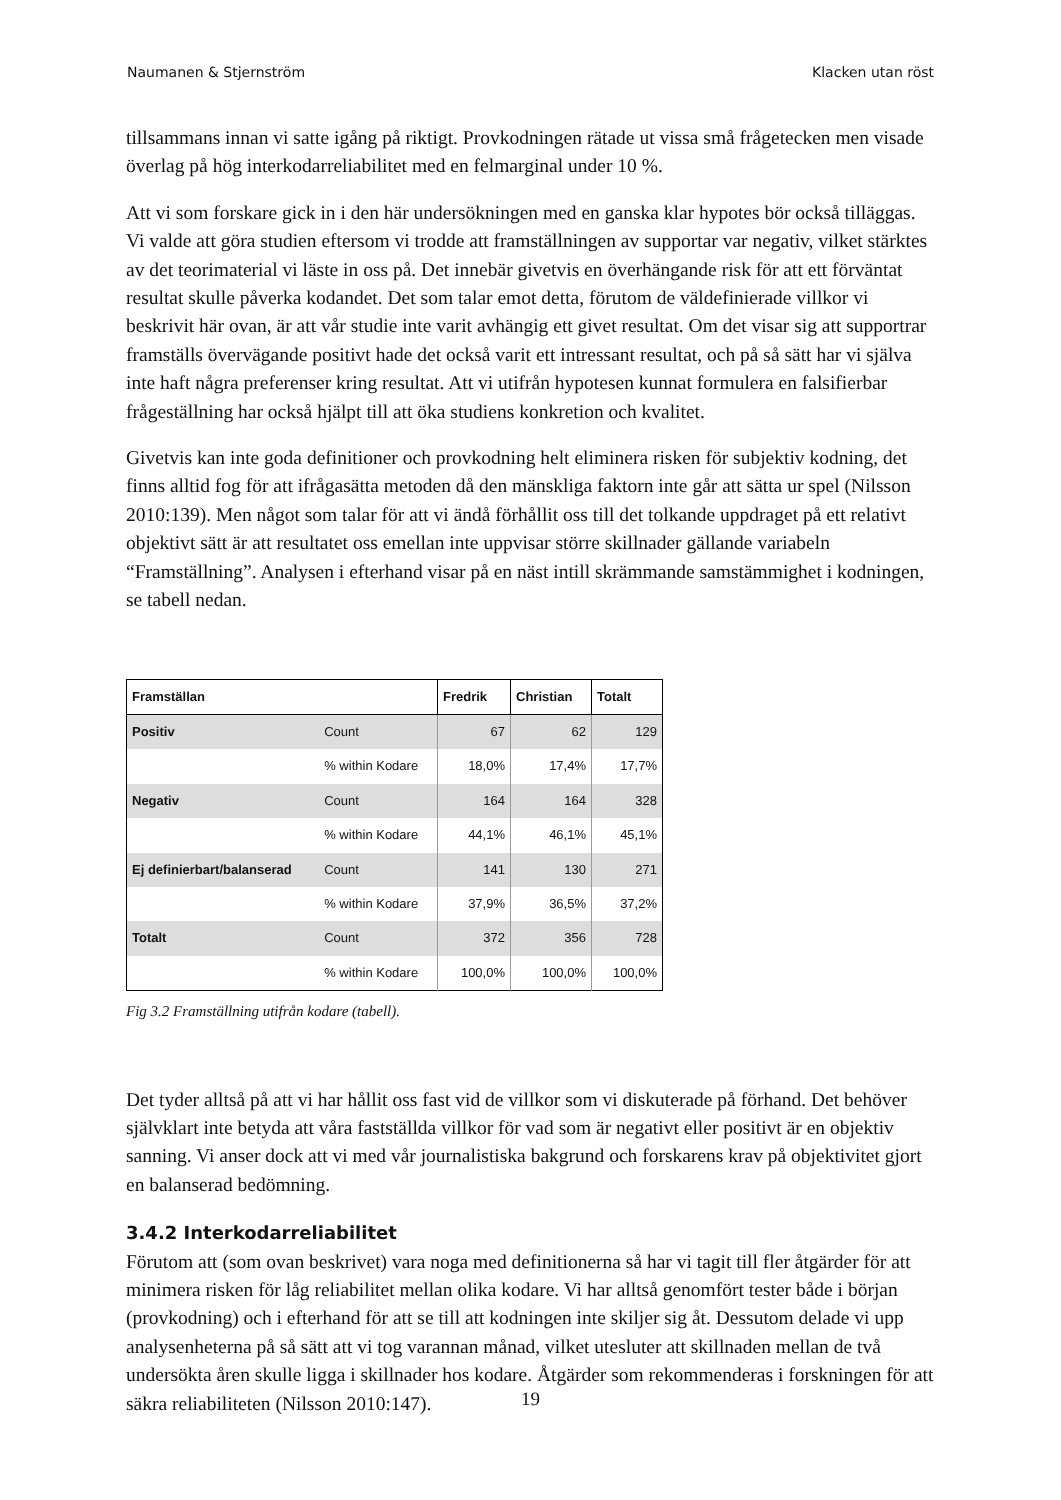Naumanen & Stjernström Klacken utan röst
tillsammans innan vi satte igång på riktigt. Provkodningen rätade ut vissa små frågetecken men visade överlag på hög interkodarreliabilitet med en felmarginal under 10 %.
Att vi som forskare gick in i den här undersökningen med en ganska klar hypotes bör också tilläggas. Vi valde att göra studien eftersom vi trodde att framställningen av supportar var negativ, vilket stärktes av det teorimaterial vi läste in oss på. Det innebär givetvis en överhängande risk för att ett förväntat resultat skulle påverka kodandet. Det som talar emot detta, förutom de väldefinierade villkor vi beskrivit här ovan, är att vår studie inte varit avhängig ett givet resultat. Om det visar sig att supportrar framställs övervägande positivt hade det också varit ett intressant resultat, och på så sätt har vi själva inte haft några preferenser kring resultat. Att vi utifrån hypotesen kunnat formulera en falsifierbar frågeställning har också hjälpt till att öka studiens konkretion och kvalitet.
Givetvis kan inte goda definitioner och provkodning helt eliminera risken för subjektiv kodning, det finns alltid fog för att ifrågasätta metoden då den mänskliga faktorn inte går att sätta ur spel (Nilsson 2010:139). Men något som talar för att vi ändå förhållit oss till det tolkande uppdraget på ett relativt objektivt sätt är att resultatet oss emellan inte uppvisar större skillnader gällande variabeln “Framställning”. Analysen i efterhand visar på en näst intill skrämmande samstämmighet i kodningen, se tabell nedan.
| Framställan | | Fredrik | Christian | Totalt |
| --- | --- | --- | --- | --- |
| Positiv | Count | 67 | 62 | 129 |
| | % within Kodare | 18,0% | 17,4% | 17,7% |
| Negativ | Count | 164 | 164 | 328 |
| | % within Kodare | 44,1% | 46,1% | 45,1% |
| Ej definierbart/balanserad | Count | 141 | 130 | 271 |
| | % within Kodare | 37,9% | 36,5% | 37,2% |
| Totalt | Count | 372 | 356 | 728 |
| | % within Kodare | 100,0% | 100,0% | 100,0% |
Fig 3.2 Framställning utifrån kodare (tabell).
Det tyder alltså på att vi har hållit oss fast vid de villkor som vi diskuterade på förhand. Det behöver självklart inte betyda att våra fastställda villkor för vad som är negativt eller positivt är en objektiv sanning. Vi anser dock att vi med vår journalistiska bakgrund och forskarens krav på objektivitet gjort en balanserad bedömning.
3.4.2 Interkodarreliabilitet
Förutom att (som ovan beskrivet) vara noga med definitionerna så har vi tagit till fler åtgärder för att minimera risken för låg reliabilitet mellan olika kodare. Vi har alltså genomfört tester både i början (provkodning) och i efterhand för att se till att kodningen inte skiljer sig åt. Dessutom delade vi upp analysenheterna på så sätt att vi tog varannan månad, vilket utesluter att skillnaden mellan de två undersökta åren skulle ligga i skillnader hos kodare. Åtgärder som rekommenderas i forskningen för att säkra reliabiliteten (Nilsson 2010:147).
19